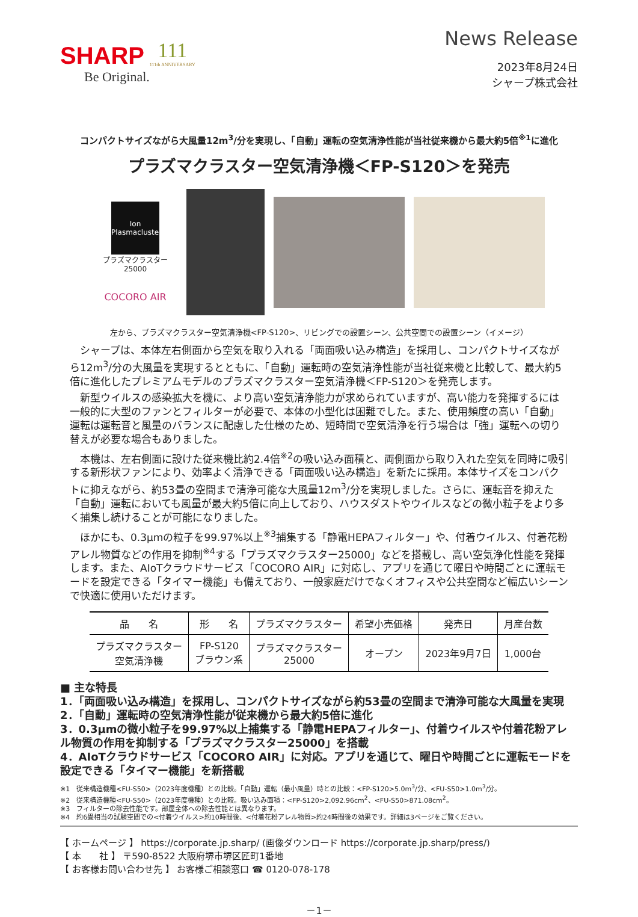SHARP
Be Original.
111
111th ANNIVERSARY
News Release
2023年8月24日
シャープ株式会社
コンパクトサイズながら大風量12m<sup>3</sup>/分を実現し、「自動」運転の空気清浄性能が当社従来機から最大約5倍<sup>※1</sup>に進化
プラズマクラスター空気清浄機＜FP-S120＞を発売
Ion
Plasmacluster
プラズマクラスター25000
COCORO AIR
左から、プラズマクラスター空気清浄機<FP-S120>、リビングでの設置シーン、公共空間での設置シーン（イメージ）
シャープは、本体左右側面から空気を取り入れる「両面吸い込み構造」を採用し、コンパクトサイズながら12m<sup>3</sup>/分の大風量を実現するとともに、「自動」運転時の空気清浄性能が当社従来機と比較して、最大約5倍に進化したプレミアムモデルのプラズマクラスター空気清浄機＜FP-S120＞を発売します。
新型ウイルスの感染拡大を機に、より高い空気清浄能力が求められていますが、高い能力を発揮するには一般的に大型のファンとフィルターが必要で、本体の小型化は困難でした。また、使用頻度の高い「自動」運転は運転音と風量のバランスに配慮した仕様のため、短時間で空気清浄を行う場合は「強」運転への切り替えが必要な場合もありました。
本機は、左右側面に設けた従来機比約2.4倍<sup>※2</sup>の吸い込み面積と、両側面から取り入れた空気を同時に吸引する新形状ファンにより、効率よく清浄できる「両面吸い込み構造」を新たに採用。本体サイズをコンパクトに抑えながら、約53畳の空間まで清浄可能な大風量12m<sup>3</sup>/分を実現しました。さらに、運転音を抑えた「自動」運転においても風量が最大約5倍に向上しており、ハウスダストやウイルスなどの微小粒子をより多く捕集し続けることが可能になりました。
ほかにも、0.3μmの粒子を99.97%以上<sup>※3</sup>捕集する「静電HEPAフィルター」や、付着ウイルス、付着花粉アレル物質などの作用を抑制<sup>※4</sup>する「プラズマクラスター25000」などを搭載し、高い空気浄化性能を発揮します。また、AIoTクラウドサービス「COCORO AIR」に対応し、アプリを通じて曜日や時間ごとに運転モードを設定できる「タイマー機能」も備えており、一般家庭だけでなくオフィスや公共空間など幅広いシーンで快適に使用いただけます。
| 品 名 | 形 名 | プラズマクラスター | 希望小売価格 | 発売日 | 月産台数 |
| --- | --- | --- | --- | --- | --- |
| プラズマクラスター 空気清浄機 | FP-S120 ブラウン系 | プラズマクラスター 25000 | オープン | 2023年9月7日 | 1,000台 |
■ 主な特長
1．「両面吸い込み構造」を採用し、コンパクトサイズながら約53畳の空間まで清浄可能な大風量を実現
2．「自動」運転時の空気清浄性能が従来機から最大約5倍に進化
3．0.3μmの微小粒子を99.97%以上捕集する「静電HEPAフィルター」、付着ウイルスや付着花粉アレル物質の作用を抑制する「プラズマクラスター25000」を搭載
4．AIoTクラウドサービス「COCORO AIR」に対応。アプリを通じて、曜日や時間ごとに運転モードを設定できる「タイマー機能」を新搭載
※1　従来構造機種<FU-S50>（2023年度機種）との比較。「自動」運転（最小風量）時との比較：<FP-S120>5.0m<sup>3</sup>/分、<FU-S50>1.0m<sup>3</sup>/分。
※2　従来構造機種<FU-S50>（2023年度機種）との比較。吸い込み面積：<FP-S120>2,092.96cm<sup>2</sup>、<FU-S50>871.08cm<sup>2</sup>。
※3　フィルターの除去性能です。部屋全体への除去性能とは異なります。
※4　約6畳相当の試験空間での<付着ウイルス>約10時間後、<付着花粉アレル物質>約24時間後の効果です。詳細は3ページをご覧ください。
【 ホームページ 】 https://corporate.jp.sharp/ (画像ダウンロード https://corporate.jp.sharp/press/)
【 本　　社 】 〒590-8522 大阪府堺市堺区匠町1番地
【 お客様お問い合わせ先 】 お客様ご相談窓口 ☎ 0120-078-178
－1－